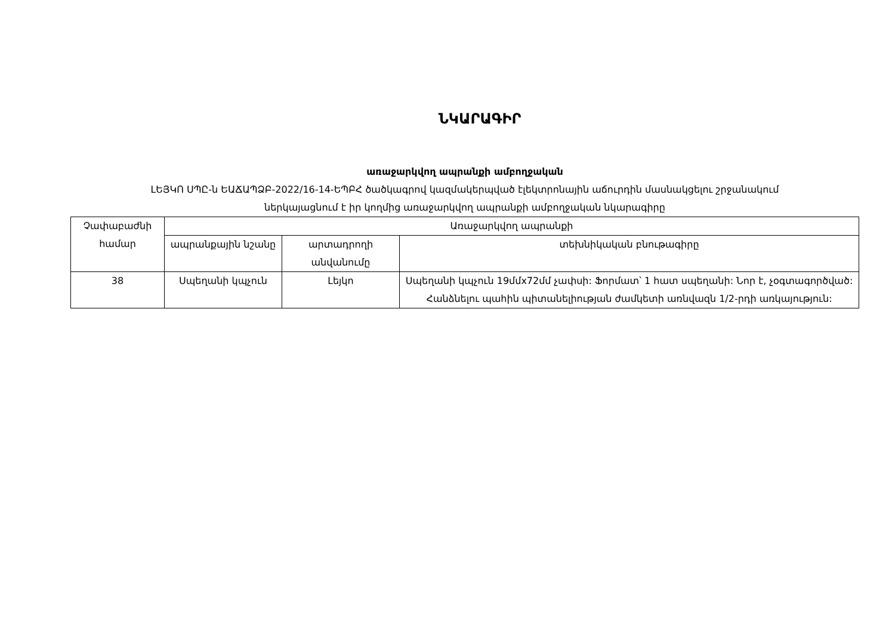ՆԿԱՐԱԳԻՐ
առաջարկվող ապրանքի ամբողջական
ԼԵՅԿՈ ՍՊԸ-ն ԵԱՃԱՊՁԲ-2022/16-14-ԵՊԲՀ ծածկագրով կազմակերպված էլեկտրոնային աճուրդին մասնակցելու շրջանակում
ներկայացնում է իր կողմից առաջարկվող ապրանքի ամբողջական նկարագիրը
| Չափաբաժնի համար | Առաջարկվող ապրանքի | | |
| --- | --- | --- | --- |
| | ապրանքային նշանը | արտադրողի անվանումը | տեխնիկական բնութագիրը |
| 38 | Սպեղանի կպչուն | Լեյկո | Սպեղանի կպչուն 19մմx72մմ չափսի: Ֆորմատ՝ 1 հատ սպեղանի: Նոր է, չօգտագործված: Հանձնելու պահին պիտանելիության ժամկետի առնվազն 1/2-րդի առկայություն: |